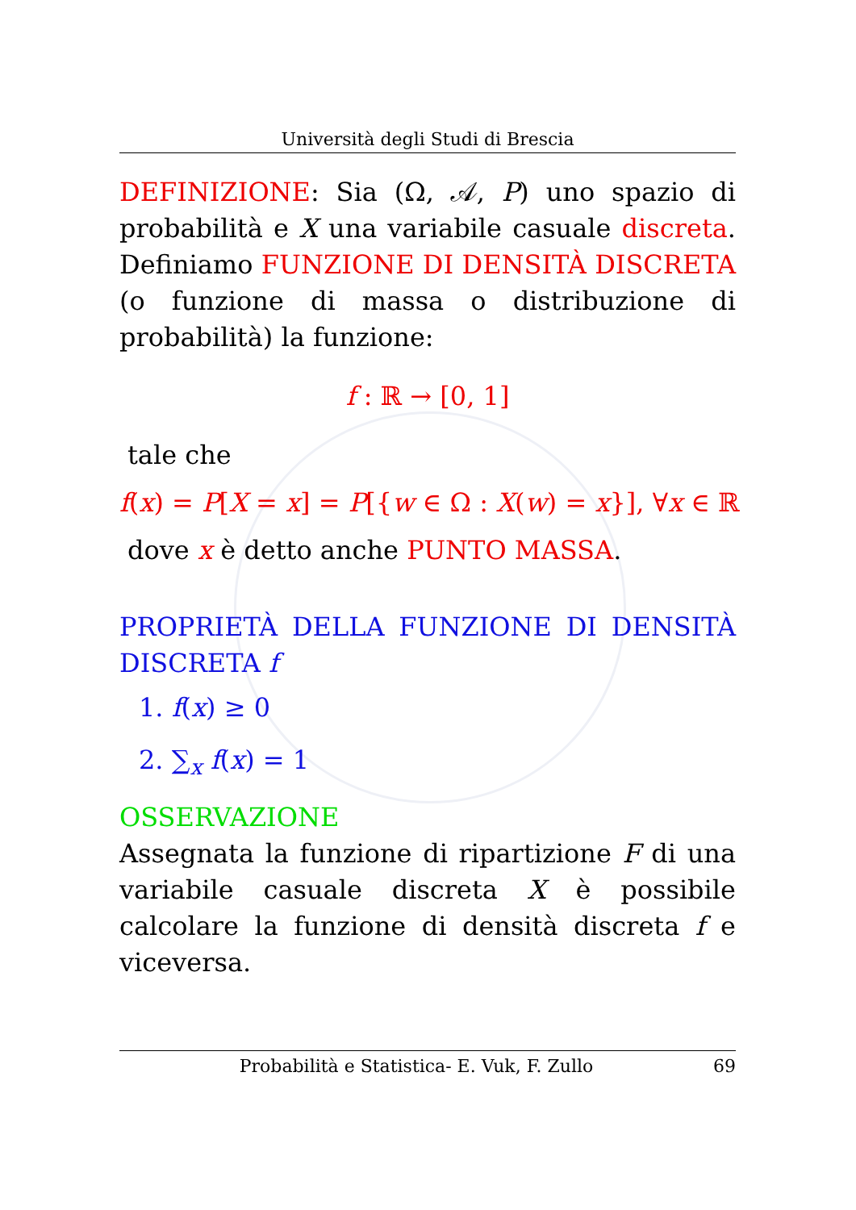Università degli Studi di Brescia
DEFINIZIONE: Sia (Ω, 𝒜, P) uno spazio di probabilità e X una variabile casuale discreta. Definiamo FUNZIONE DI DENSITÀ DISCRETA (o funzione di massa o distribuzione di probabilità) la funzione:
f : ℝ → [0, 1]
tale che
f(x) = P[X = x] = P[{w ∈ Ω : X(w) = x}], ∀x ∈ ℝ
dove x è detto anche PUNTO MASSA.
PROPRIETÀ DELLA FUNZIONE DI DENSITÀ DISCRETA f
1. f(x) ≥ 0
2. ∑<sub>x</sub> f(x) = 1
OSSERVAZIONE
Assegnata la funzione di ripartizione F di una variabile casuale discreta X è possibile calcolare la funzione di densità discreta f e viceversa.
Probabilità e Statistica- E. Vuk, F. Zullo 69